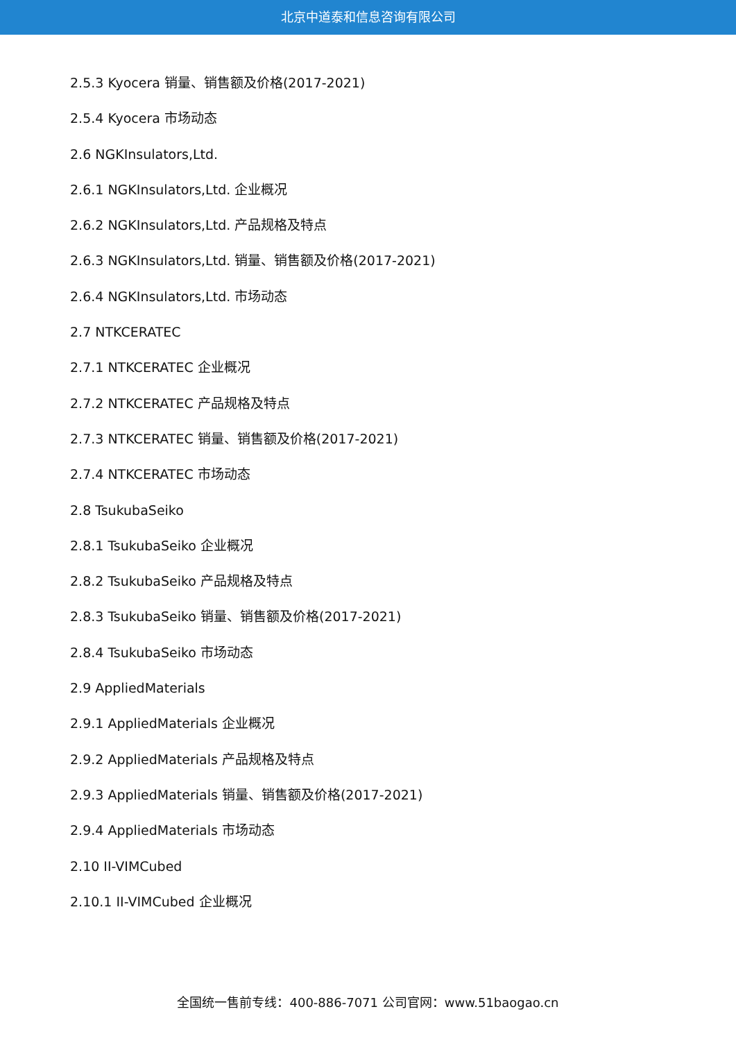北京中道泰和信息咨询有限公司
2.5.3 Kyocera 销量、销售额及价格(2017-2021)
2.5.4 Kyocera 市场动态
2.6 NGKInsulators,Ltd.
2.6.1 NGKInsulators,Ltd. 企业概况
2.6.2 NGKInsulators,Ltd. 产品规格及特点
2.6.3 NGKInsulators,Ltd. 销量、销售额及价格(2017-2021)
2.6.4 NGKInsulators,Ltd. 市场动态
2.7 NTKCERATEC
2.7.1 NTKCERATEC 企业概况
2.7.2 NTKCERATEC 产品规格及特点
2.7.3 NTKCERATEC 销量、销售额及价格(2017-2021)
2.7.4 NTKCERATEC 市场动态
2.8 TsukubaSeiko
2.8.1 TsukubaSeiko 企业概况
2.8.2 TsukubaSeiko 产品规格及特点
2.8.3 TsukubaSeiko 销量、销售额及价格(2017-2021)
2.8.4 TsukubaSeiko 市场动态
2.9 AppliedMaterials
2.9.1 AppliedMaterials 企业概况
2.9.2 AppliedMaterials 产品规格及特点
2.9.3 AppliedMaterials 销量、销售额及价格(2017-2021)
2.9.4 AppliedMaterials 市场动态
2.10 II-VIMCubed
2.10.1 II-VIMCubed 企业概况
全国统一售前专线：400-886-7071 公司官网：www.51baogao.cn